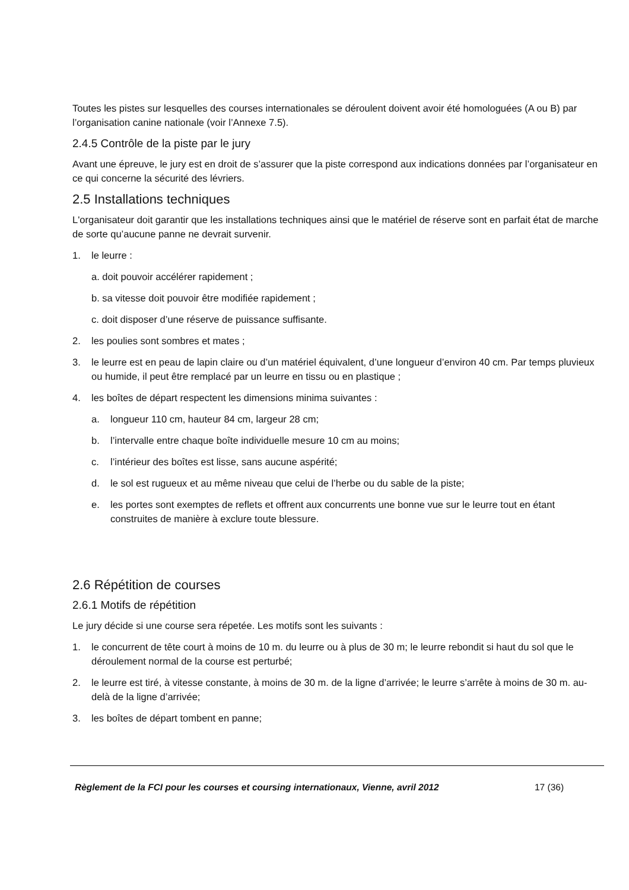Toutes les pistes sur lesquelles des courses internationales se déroulent doivent avoir été homologuées (A ou B) par l’organisation canine nationale (voir l’Annexe 7.5).
2.4.5 Contrôle de la piste par le jury
Avant une épreuve, le jury est en droit de s’assurer que la piste correspond aux indications données par l’organisateur en ce qui concerne la sécurité des lévriers.
2.5 Installations techniques
L'organisateur doit garantir que les installations techniques ainsi que le matériel de réserve sont en parfait état de marche de sorte qu’aucune panne ne devrait survenir.
1. le leurre :
a. doit pouvoir accélérer rapidement ;
b. sa vitesse doit pouvoir être modifiée rapidement ;
c. doit disposer d’une réserve de puissance suffisante.
2. les poulies sont sombres et mates ;
3. le leurre est en peau de lapin claire ou d’un matériel équivalent, d’une longueur d’environ 40 cm. Par temps pluvieux ou humide, il peut être remplacé par un leurre en tissu ou en plastique ;
4. les boîtes de départ respectent les dimensions minima suivantes :
a. longueur 110 cm, hauteur 84 cm, largeur 28 cm;
b. l’intervalle entre chaque boîte individuelle mesure 10 cm au moins;
c. l’intérieur des boîtes est lisse, sans aucune aspérité;
d. le sol est rugueux et au même niveau que celui de l’herbe ou du sable de la piste;
e. les portes sont exemptes de reflets et offrent aux concurrents une bonne vue sur le leurre tout en étant construites de manière à exclure toute blessure.
2.6 Répétition de courses
2.6.1 Motifs de répétition
Le jury décide si une course sera répetée. Les motifs sont les suivants :
1. le concurrent de tête court à moins de 10 m. du leurre ou à plus de 30 m; le leurre rebondit si haut du sol que le déroulement normal de la course est perturbé;
2. le leurre est tiré, à vitesse constante, à moins de 30 m. de la ligne d’arrivée; le leurre s’arrête à moins de 30 m. au-delà de la ligne d’arrivée;
3. les boîtes de départ tombent en panne;
Règlement de la FCI pour les courses et coursing internationaux, Vienne, avril 2012 17 (36)